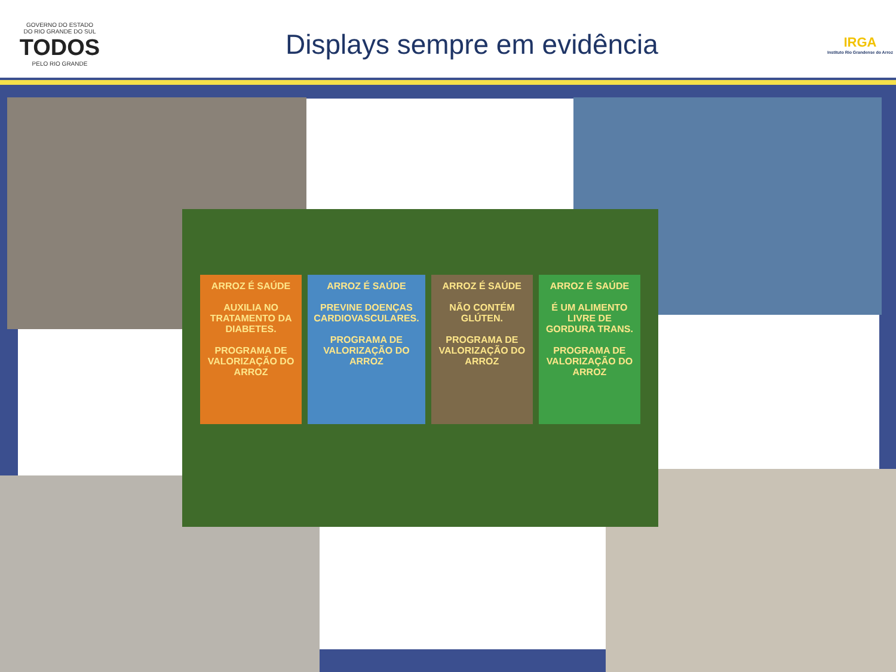GOVERNO DO ESTADO
DO RIO GRANDE DO SUL
TODOS
PELO RIO GRANDE
Displays sempre em evidência
IRGA
Instituto Rio Grandense do Arroz
ARROZ É SAÚDE
AUXILIA NO TRATAMENTO DA DIABETES.
PROGRAMA DE VALORIZAÇÃO DO ARROZ
ARROZ É SAÚDE
PREVINE DOENÇAS CARDIOVASCULARES.
PROGRAMA DE VALORIZAÇÃO DO ARROZ
ARROZ É SAÚDE
NÃO CONTÉM GLÚTEN.
PROGRAMA DE VALORIZAÇÃO DO ARROZ
ARROZ É SAÚDE
É UM ALIMENTO LIVRE DE GORDURA TRANS.
PROGRAMA DE VALORIZAÇÃO DO ARROZ